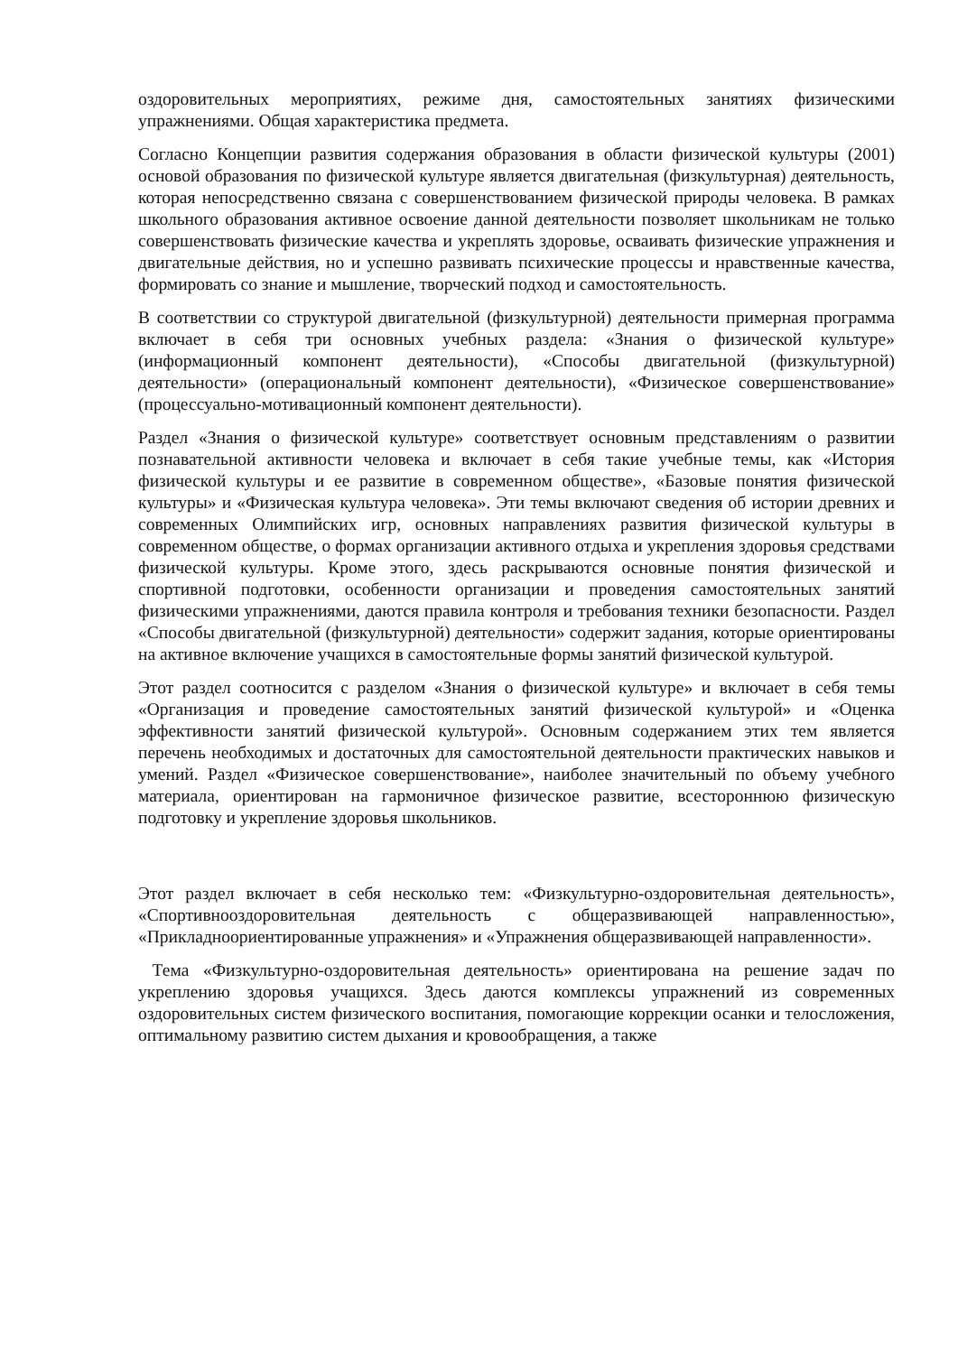оздоровительных мероприятиях, режиме дня, самостоятельных занятиях физическими упражнениями. Общая характеристика предмета.
Согласно Концепции развития содержания образования в области физической культуры (2001) основой образования по физической культуре является двигательная (физкультурная) деятельность, которая непосредственно связана с совершенствованием физической природы человека. В рамках школьного образования активное освоение данной деятельности позволяет школьникам не только совершенствовать физические качества и укреплять здоровье, осваивать физические упражнения и двигательные действия, но и успешно развивать психические процессы и нравственные качества, формировать со знание и мышление, творческий подход и самостоятельность.
В соответствии со структурой двигательной (физкультурной) деятельности примерная программа включает в себя три основных учебных раздела: «Знания о физической культуре» (информационный компонент деятельности), «Способы двигательной (физкультурной) деятельности» (операциональный компонент деятельности), «Физическое совершенствование» (процессуально-мотивационный компонент деятельности).
Раздел «Знания о физической культуре» соответствует основным представлениям о развитии познавательной активности человека и включает в себя такие учебные темы, как «История физической культуры и ее развитие в современном обществе», «Базовые понятия физической культуры» и «Физическая культура человека». Эти темы включают сведения об истории древних и современных Олимпийских игр, основных направлениях развития физической культуры в современном обществе, о формах организации активного отдыха и укрепления здоровья средствами физической культуры. Кроме этого, здесь раскрываются основные понятия физической и спортивной подготовки, особенности организации и проведения самостоятельных занятий физическими упражнениями, даются правила контроля и требования техники безопасности. Раздел «Способы двигательной (физкультурной) деятельности» содержит задания, которые ориентированы на активное включение учащихся в самостоятельные формы занятий физической культурой.
Этот раздел соотносится с разделом «Знания о физической культуре» и включает в себя темы «Организация и проведение самостоятельных занятий физической культурой» и «Оценка эффективности занятий физической культурой». Основным содержанием этих тем является перечень необходимых и достаточных для самостоятельной деятельности практических навыков и умений. Раздел «Физическое совершенствование», наиболее значительный по объему учебного материала, ориентирован на гармоничное физическое развитие, всестороннюю физическую подготовку и укрепление здоровья школьников.
Этот раздел включает в себя несколько тем: «Физкультурно-оздоровительная деятельность», «Спортивнооздоровительная деятельность с общеразвивающей направленностью», «Прикладноориентированные упражнения» и «Упражнения общеразвивающей направленности».
Тема «Физкультурно-оздоровительная деятельность» ориентирована на решение задач по укреплению здоровья учащихся. Здесь даются комплексы упражнений из современных оздоровительных систем физического воспитания, помогающие коррекции осанки и телосложения, оптимальному развитию систем дыхания и кровообращения, а также